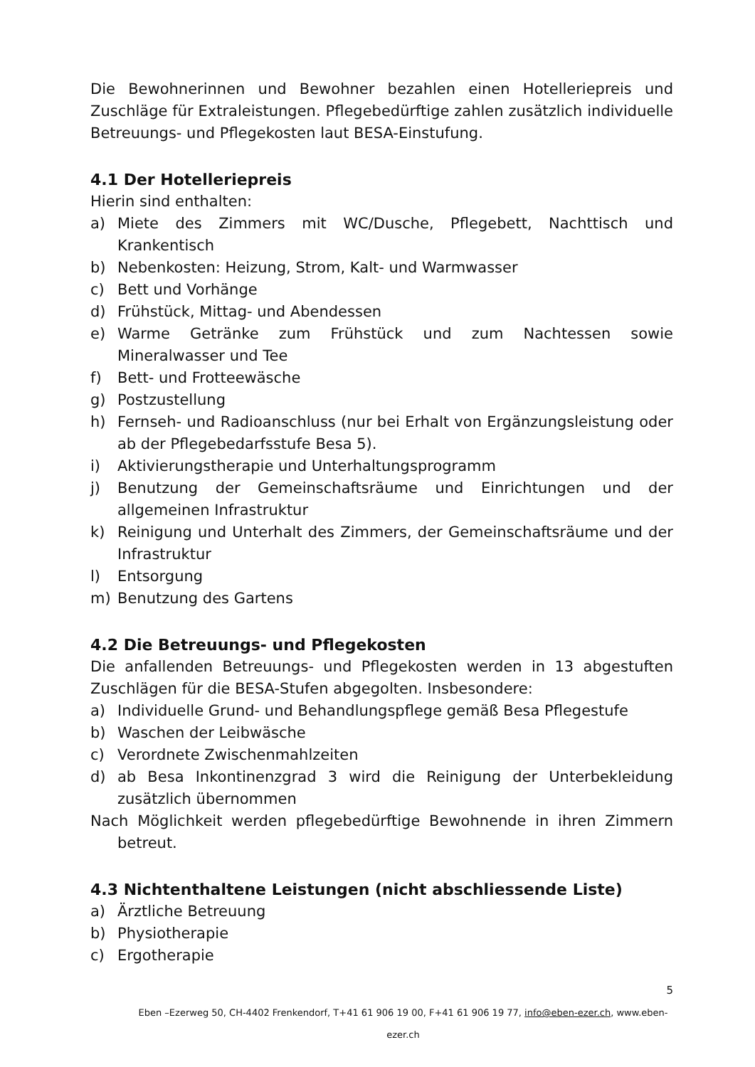Die Bewohnerinnen und Bewohner bezahlen einen Hotelleriepreis und Zuschläge für Extraleistungen. Pflegebedürftige zahlen zusätzlich individuelle Betreuungs- und Pflegekosten laut BESA-Einstufung.
4.1 Der Hotelleriepreis
Hierin sind enthalten:
a) Miete des Zimmers mit WC/Dusche, Pflegebett, Nachttisch und Krankentisch
b) Nebenkosten: Heizung, Strom, Kalt- und Warmwasser
c) Bett und Vorhänge
d) Frühstück, Mittag- und Abendessen
e) Warme Getränke zum Frühstück und zum Nachtessen sowie Mineralwasser und Tee
f) Bett- und Frotteewäsche
g) Postzustellung
h) Fernseh- und Radioanschluss (nur bei Erhalt von Ergänzungsleistung oder ab der Pflegebedarfsstufe Besa 5).
i) Aktivierungstherapie und Unterhaltungsprogramm
j) Benutzung der Gemeinschaftsräume und Einrichtungen und der allgemeinen Infrastruktur
k) Reinigung und Unterhalt des Zimmers, der Gemeinschaftsräume und der Infrastruktur
l) Entsorgung
m) Benutzung des Gartens
4.2 Die Betreuungs- und Pflegekosten
Die anfallenden Betreuungs- und Pflegekosten werden in 13 abgestuften Zuschlägen für die BESA-Stufen abgegolten. Insbesondere:
a) Individuelle Grund- und Behandlungspflege gemäß Besa Pflegestufe
b) Waschen der Leibwäsche
c) Verordnete Zwischenmahlzeiten
d) ab Besa Inkontinenzgrad 3 wird die Reinigung der Unterbekleidung zusätzlich übernommen
Nach Möglichkeit werden pflegebedürftige Bewohnende in ihren Zimmern betreut.
4.3 Nichtenthaltene Leistungen (nicht abschliessende Liste)
a) Ärztliche Betreuung
b) Physiotherapie
c) Ergotherapie
5
Eben –Ezerweg 50, CH-4402 Frenkendorf, T+41 61 906 19 00, F+41 61 906 19 77, info@eben-ezer.ch, www.eben-ezer.ch